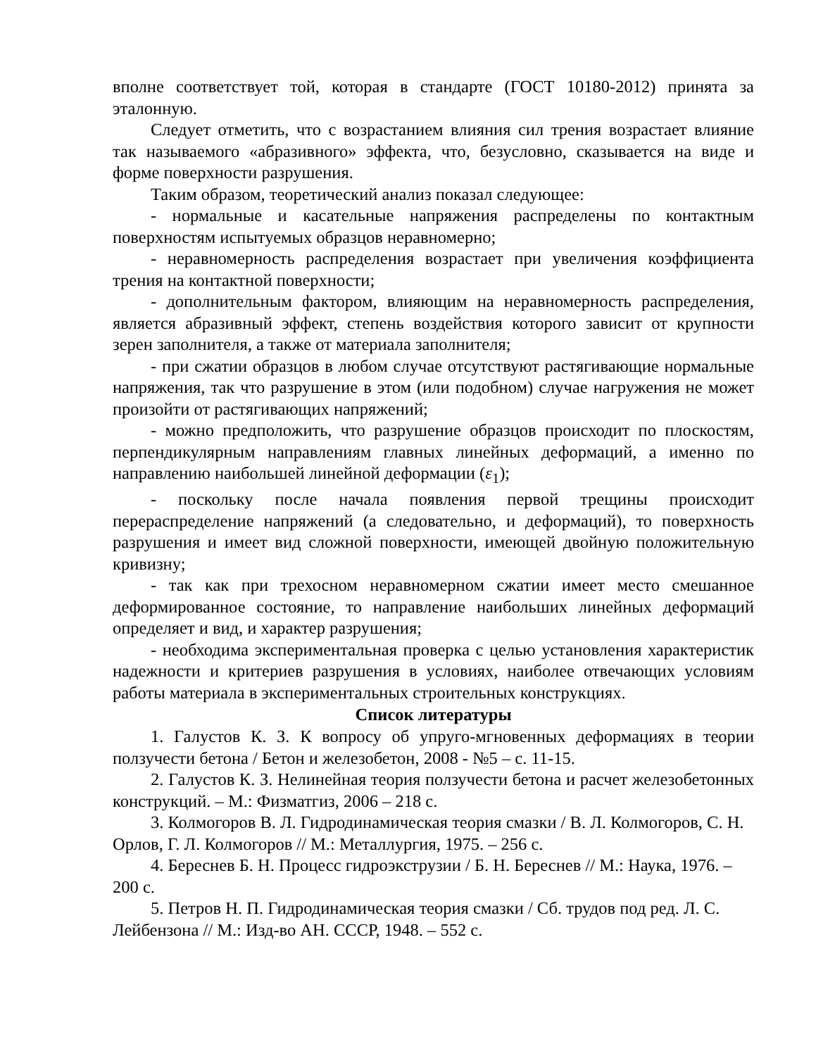вполне соответствует той, которая в стандарте (ГОСТ 10180-2012) принята за эталонную.
Следует отметить, что с возрастанием влияния сил трения возрастает влияние так называемого «абразивного» эффекта, что, безусловно, сказывается на виде и форме поверхности разрушения.
Таким образом, теоретический анализ показал следующее:
- нормальные и касательные напряжения распределены по контактным поверхностям испытуемых образцов неравномерно;
- неравномерность распределения возрастает при увеличения коэффициента трения на контактной поверхности;
- дополнительным фактором, влияющим на неравномерность распределения, является абразивный эффект, степень воздействия которого зависит от крупности зерен заполнителя, а также от материала заполнителя;
- при сжатии образцов в любом случае отсутствуют растягивающие нормальные напряжения, так что разрушение в этом (или подобном) случае нагружения не может произойти от растягивающих напряжений;
- можно предположить, что разрушение образцов происходит по плоскостям, перпендикулярным направлениям главных линейных деформаций, а именно по направлению наибольшей линейной деформации (ε<sub>1</sub>);
- поскольку после начала появления первой трещины происходит перераспределение напряжений (а следовательно, и деформаций), то поверхность разрушения и имеет вид сложной поверхности, имеющей двойную положительную кривизну;
- так как при трехосном неравномерном сжатии имеет место смешанное деформированное состояние, то направление наибольших линейных деформаций определяет и вид, и характер разрушения;
- необходима экспериментальная проверка с целью установления характеристик надежности и критериев разрушения в условиях, наиболее отвечающих условиям работы материала в экспериментальных строительных конструкциях.
Список литературы
1. Галустов К. З. К вопросу об упруго-мгновенных деформациях в теории ползучести бетона / Бетон и железобетон, 2008 - №5 – с. 11-15.
2. Галустов К. З. Нелинейная теория ползучести бетона и расчет железобетонных конструкций. – М.: Физматгиз, 2006 – 218 с.
3. Колмогоров В. Л. Гидродинамическая теория смазки / В. Л. Колмогоров, С. Н. Орлов, Г. Л. Колмогоров // М.: Металлургия, 1975. – 256 с.
4. Береснев Б. Н. Процесс гидроэкструзии / Б. Н. Береснев // М.: Наука, 1976. – 200 с.
5. Петров Н. П. Гидродинамическая теория смазки / Сб. трудов под ред. Л. С. Лейбензона // М.: Изд-во АН. СССР, 1948. – 552 с.